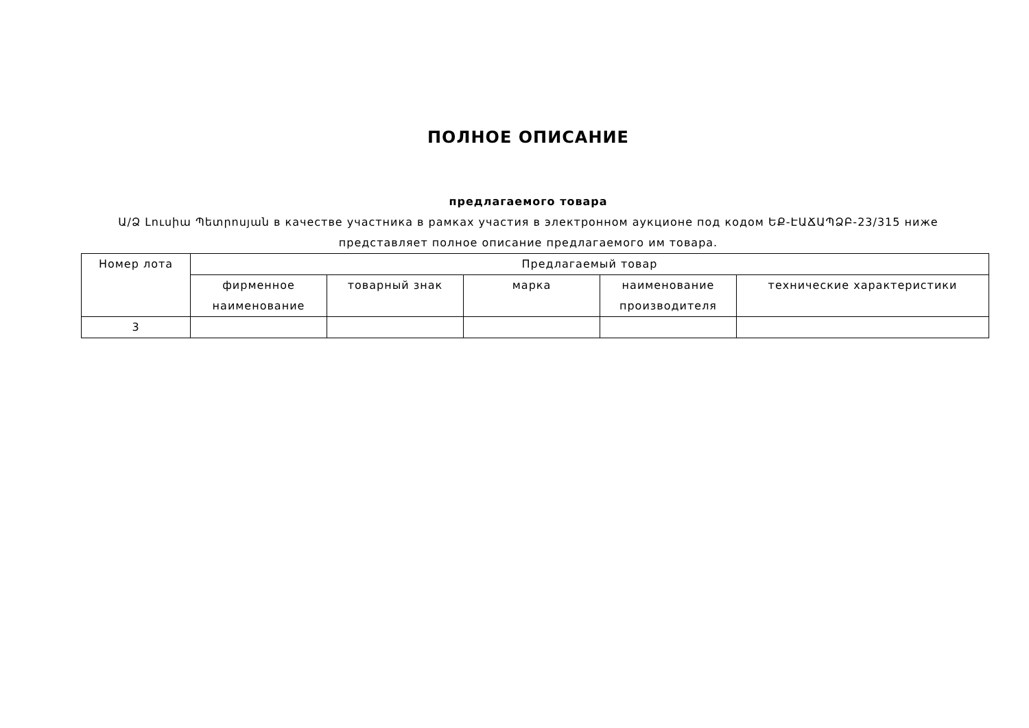ПОЛНОЕ ОПИСАНИЕ
предлагаемого товара
Ա/Ձ Լուսիա Պետրոսյան в качестве участника в рамках участия в электронном аукционе под кодом ԵՔ-ԷԱՃԱՊՁԲ-23/315 ниже представляет полное описание предлагаемого им товара.
| Номер лота | Предлагаемый товар | | | | |
| --- | --- | --- | --- | --- | --- |
| | фирменное наименование | товарный знак | марка | наименование производителя | технические характеристики |
| 3 | | | | | |